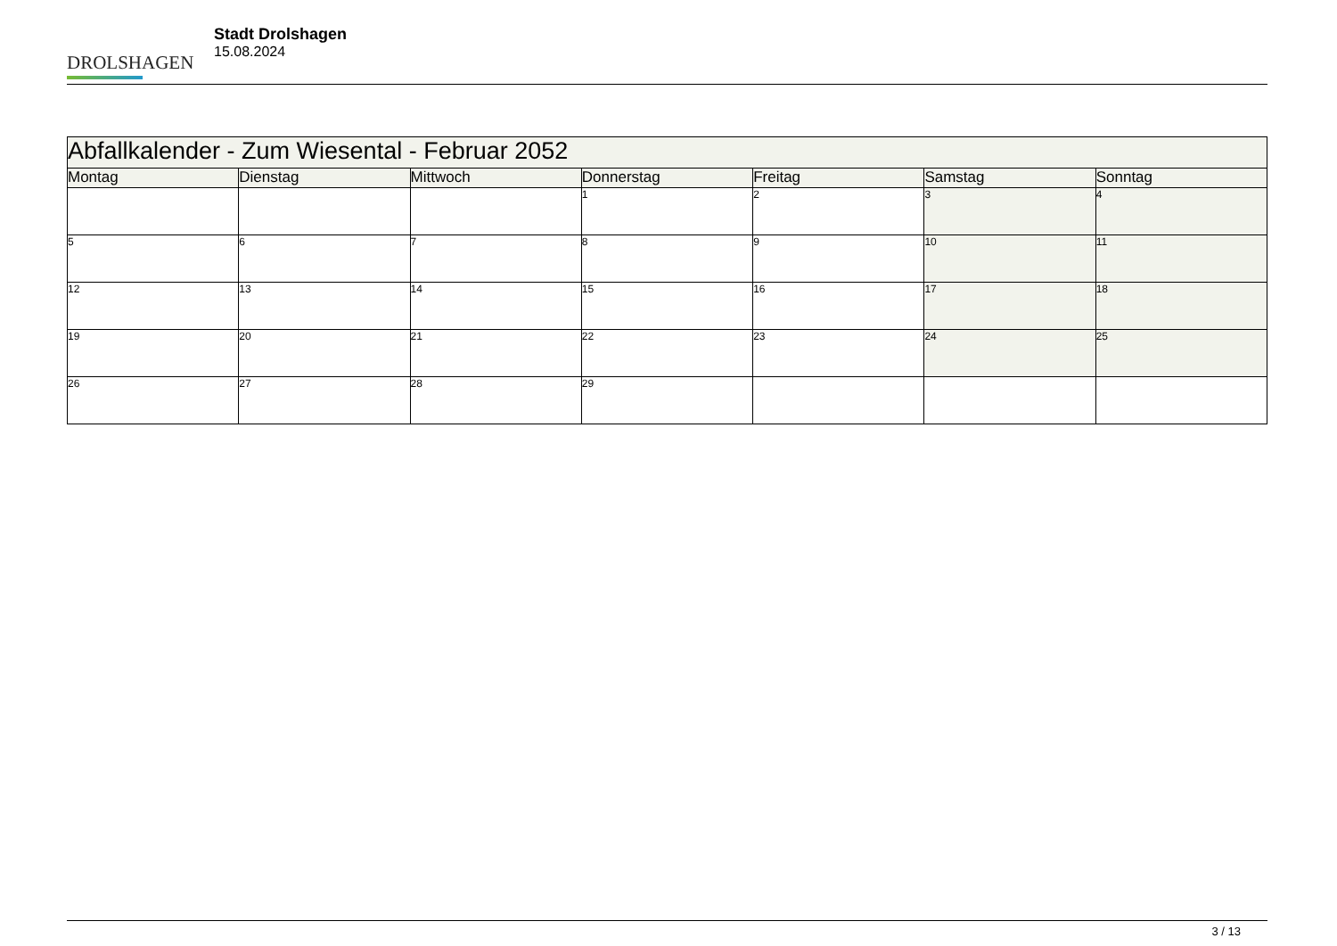DROLSHAGEN
Stadt Drolshagen
15.08.2024
| Abfallkalender - Zum Wiesental - Februar 2052 | | | | | | |
| Montag | Dienstag | Mittwoch | Donnerstag | Freitag | Samstag | Sonntag |
| | | | 1 | 2 | 3 | 4 |
| 5 | 6 | 7 | 8 | 9 | 10 | 11 |
| 12 | 13 | 14 | 15 | 16 | 17 | 18 |
| 19 | 20 | 21 | 22 | 23 | 24 | 25 |
| 26 | 27 | 28 | 29 | | | |
3 / 13